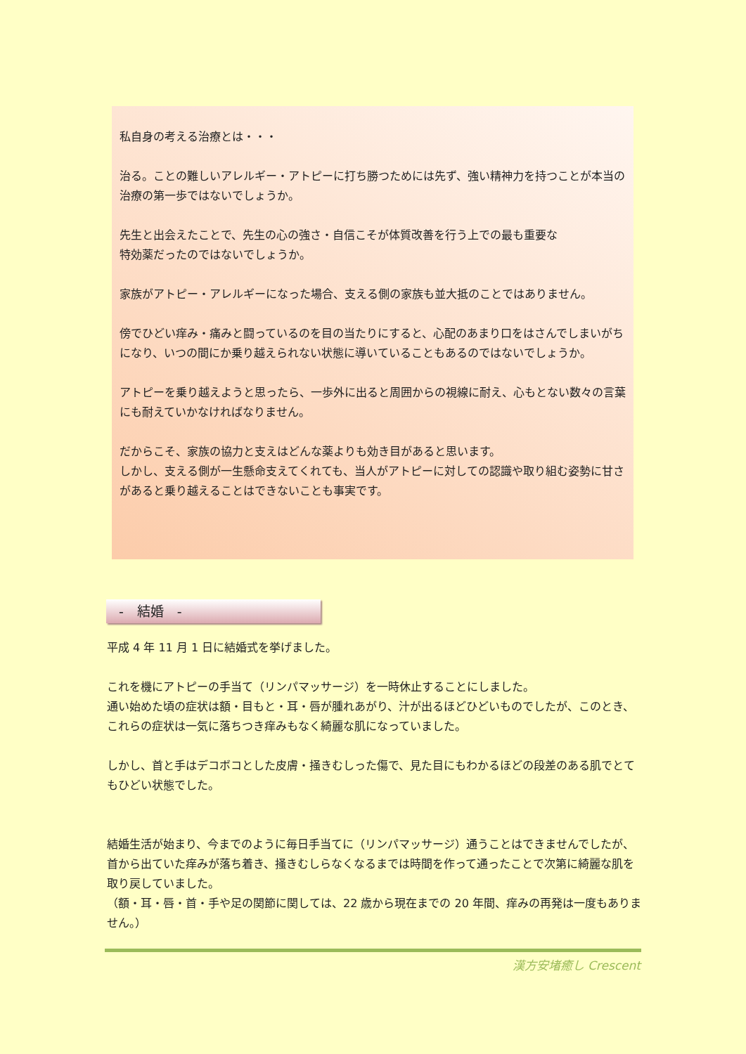私自身の考える治療とは・・・
治る。ことの難しいアレルギー・アトピーに打ち勝つためには先ず、強い精神力を持つことが本当の治療の第一歩ではないでしょうか。
先生と出会えたことで、先生の心の強さ・自信こそが体質改善を行う上での最も重要な
特効薬だったのではないでしょうか。
家族がアトピー・アレルギーになった場合、支える側の家族も並大抵のことではありません。
傍でひどい痒み・痛みと闘っているのを目の当たりにすると、心配のあまり口をはさんでしまいがちになり、いつの間にか乗り越えられない状態に導いていることもあるのではないでしょうか。
アトピーを乗り越えようと思ったら、一歩外に出ると周囲からの視線に耐え、心もとない数々の言葉にも耐えていかなければなりません。
だからこそ、家族の協力と支えはどんな薬よりも効き目があると思います。
しかし、支える側が一生懸命支えてくれても、当人がアトピーに対しての認識や取り組む姿勢に甘さがあると乗り越えることはできないことも事実です。
-　結婚　-
平成 4 年 11 月 1 日に結婚式を挙げました。
これを機にアトピーの手当て（リンパマッサージ）を一時休止することにしました。
通い始めた頃の症状は額・目もと・耳・唇が腫れあがり、汁が出るほどひどいものでしたが、このとき、これらの症状は一気に落ちつき痒みもなく綺麗な肌になっていました。
しかし、首と手はデコボコとした皮膚・掻きむしった傷で、見た目にもわかるほどの段差のある肌でとてもひどい状態でした。
結婚生活が始まり、今までのように毎日手当てに（リンパマッサージ）通うことはできませんでしたが、首から出ていた痒みが落ち着き、掻きむしらなくなるまでは時間を作って通ったことで次第に綺麗な肌を取り戻していました。
（額・耳・唇・首・手や足の関節に関しては、22 歳から現在までの 20 年間、痒みの再発は一度もありません。）
漢方安堵癒し Crescent